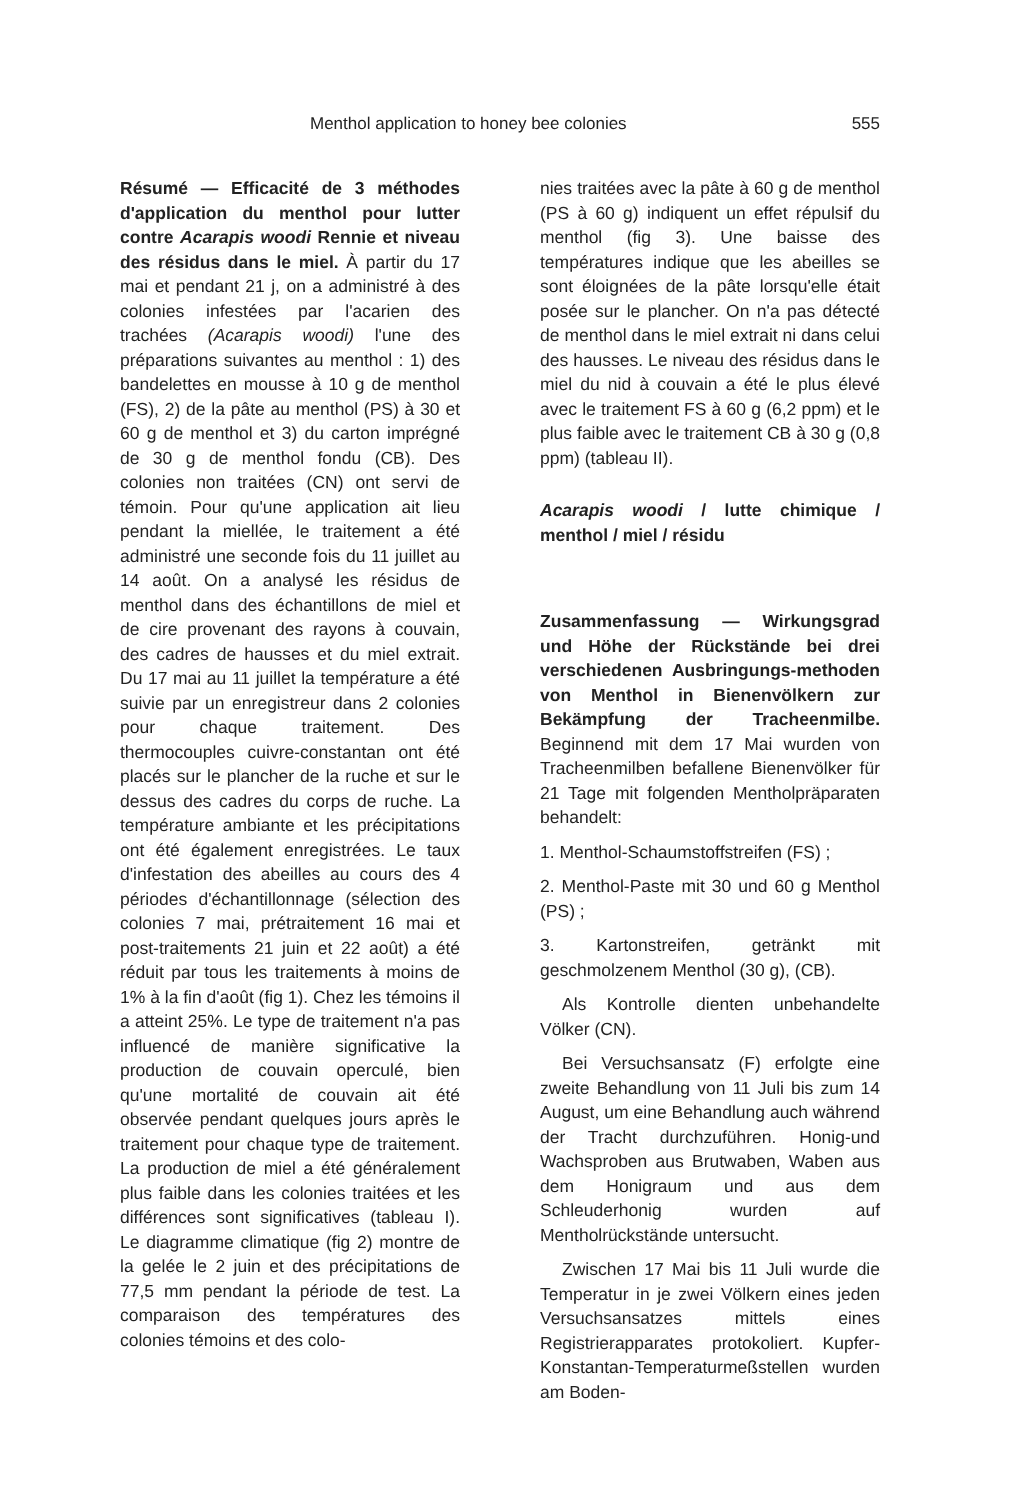Menthol application to honey bee colonies 555
Résumé — Efficacité de 3 méthodes d'application du menthol pour lutter contre Acarapis woodi Rennie et niveau des résidus dans le miel. À partir du 17 mai et pendant 21 j, on a administré à des colonies infestées par l'acarien des trachées (Acarapis woodi) l'une des préparations suivantes au menthol : 1) des bandelettes en mousse à 10 g de menthol (FS), 2) de la pâte au menthol (PS) à 30 et 60 g de menthol et 3) du carton imprégné de 30 g de menthol fondu (CB). Des colonies non traitées (CN) ont servi de témoin. Pour qu'une application ait lieu pendant la miellée, le traitement a été administré une seconde fois du 11 juillet au 14 août. On a analysé les résidus de menthol dans des échantillons de miel et de cire provenant des rayons à couvain, des cadres de hausses et du miel extrait. Du 17 mai au 11 juillet la température a été suivie par un enregistreur dans 2 colonies pour chaque traitement. Des thermocouples cuivre-constantan ont été placés sur le plancher de la ruche et sur le dessus des cadres du corps de ruche. La température ambiante et les précipitations ont été également enregistrées. Le taux d'infestation des abeilles au cours des 4 périodes d'échantillonnage (sélection des colonies 7 mai, prétraitement 16 mai et post-traitements 21 juin et 22 août) a été réduit par tous les traitements à moins de 1% à la fin d'août (fig 1). Chez les témoins il a atteint 25%. Le type de traitement n'a pas influencé de manière significative la production de couvain operculé, bien qu'une mortalité de couvain ait été observée pendant quelques jours après le traitement pour chaque type de traitement. La production de miel a été généralement plus faible dans les colonies traitées et les différences sont significatives (tableau I). Le diagramme climatique (fig 2) montre de la gelée le 2 juin et des précipitations de 77,5 mm pendant la période de test. La comparaison des températures des colonies témoins et des colo-
nies traitées avec la pâte à 60 g de menthol (PS à 60 g) indiquent un effet répulsif du menthol (fig 3). Une baisse des températures indique que les abeilles se sont éloignées de la pâte lorsqu'elle était posée sur le plancher. On n'a pas détecté de menthol dans le miel extrait ni dans celui des hausses. Le niveau des résidus dans le miel du nid à couvain a été le plus élevé avec le traitement FS à 60 g (6,2 ppm) et le plus faible avec le traitement CB à 30 g (0,8 ppm) (tableau II).
Acarapis woodi / lutte chimique / menthol / miel / résidu
Zusammenfassung — Wirkungsgrad und Höhe der Rückstände bei drei verschiedenen Ausbringungs-methoden von Menthol in Bienenvölkern zur Bekämpfung der Tracheenmilbe. Beginnend mit dem 17 Mai wurden von Tracheenmilben befallene Bienenvölker für 21 Tage mit folgenden Mentholpräparaten behandelt:
1. Menthol-Schaumstoffstreifen (FS) ;
2. Menthol-Paste mit 30 und 60 g Menthol (PS) ;
3. Kartonstreifen, getränkt mit geschmolzenem Menthol (30 g), (CB).
Als Kontrolle dienten unbehandelte Völker (CN).
Bei Versuchsansatz (F) erfolgte eine zweite Behandlung von 11 Juli bis zum 14 August, um eine Behandlung auch während der Tracht durchzuführen. Honig-und Wachsproben aus Brutwaben, Waben aus dem Honigraum und aus dem Schleuderhonig wurden auf Mentholrückstände untersucht.
Zwischen 17 Mai bis 11 Juli wurde die Temperatur in je zwei Völkern eines jeden Versuchsansatzes mittels eines Registrierapparates protokoliert. Kupfer-Konstantan-Temperaturmeßstellen wurden am Boden-